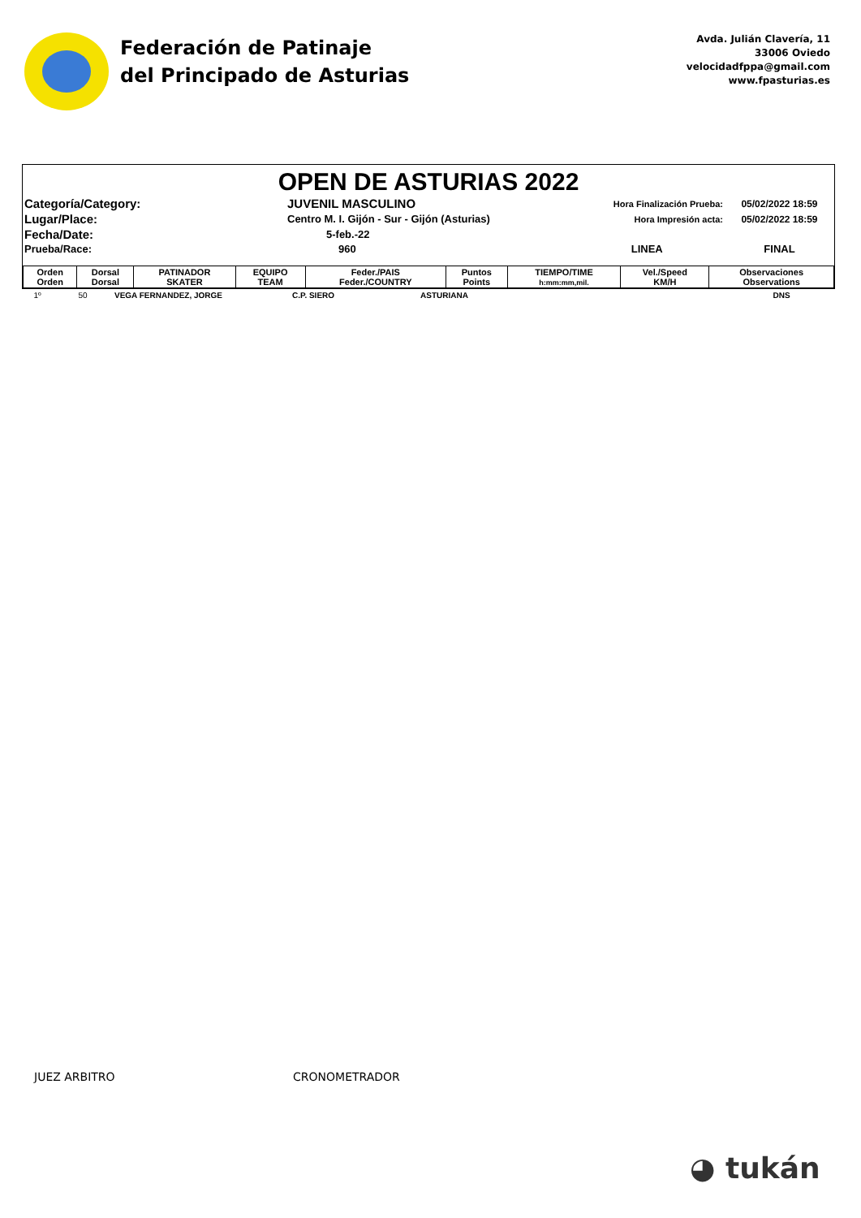Federación de Patinaje
del Principado de Asturias
Avda. Julián Clavería, 11
33006 Oviedo
velocidadfppa@gmail.com
www.fpasturias.es
OPEN DE ASTURIAS 2022
| Categoría/Category: | JUVENIL MASCULINO | Hora Finalización Prueba: | 05/02/2022 18:59 |
| Lugar/Place: | Centro M. I. Gijón - Sur - Gijón (Asturias) | Hora Impresión acta: | 05/02/2022 18:59 |
| Fecha/Date: | 5-feb.-22 | | |
| Prueba/Race: | 960 | LINEA | FINAL |
| Orden Orden | Dorsal Dorsal | PATINADOR SKATER | EQUIPO TEAM | Feder./PAIS Feder./COUNTRY | Puntos Points | TIEMPO/TIME h:mm:mm,mil. | Vel./Speed KM/H | Observaciones Observations |
| --- | --- | --- | --- | --- | --- | --- | --- | --- |
| 1º | 50 | VEGA FERNANDEZ, JORGE | C.P. SIERO | ASTURIANA | | | | DNS |
JUEZ ARBITRO CRONOMETRADOR
◕ tukán